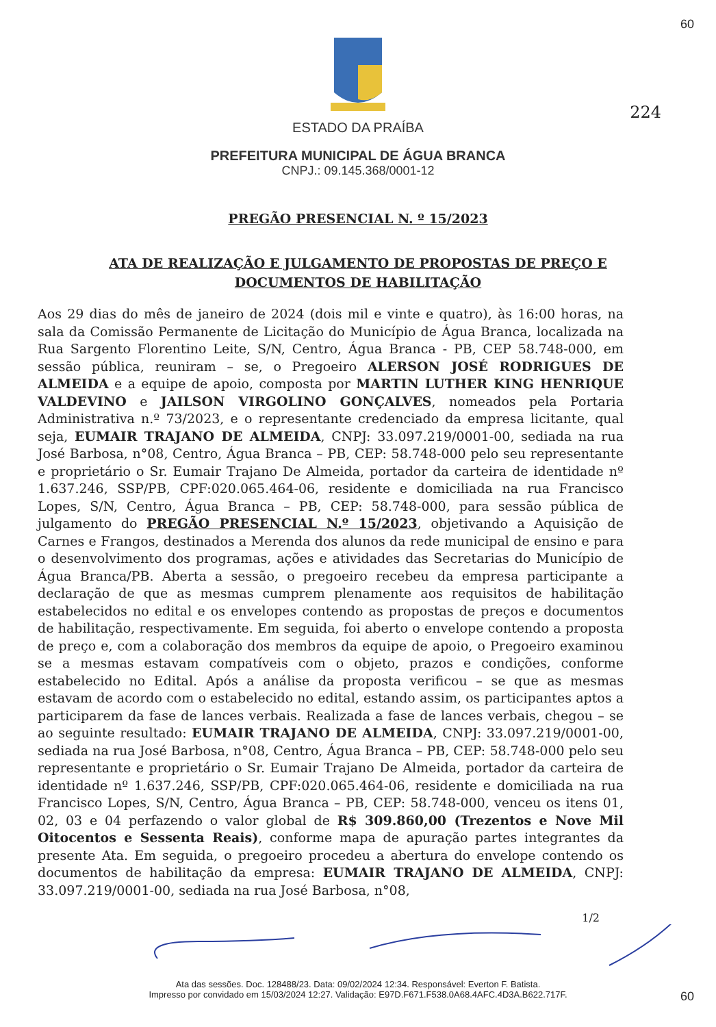60
ESTADO DA PRAÍBA
PREFEITURA MUNICIPAL DE ÁGUA BRANCA
CNPJ.: 09.145.368/0001-12
224
PREGÃO PRESENCIAL N. º 15/2023
ATA DE REALIZAÇÃO E JULGAMENTO DE PROPOSTAS DE PREÇO E
DOCUMENTOS DE HABILITAÇÃO
Aos 29 dias do mês de janeiro de 2024 (dois mil e vinte e quatro), às 16:00 horas, na sala da Comissão Permanente de Licitação do Município de Água Branca, localizada na Rua Sargento Florentino Leite, S/N, Centro, Água Branca - PB, CEP 58.748-000, em sessão pública, reuniram – se, o Pregoeiro ALERSON JOSÉ RODRIGUES DE ALMEIDA e a equipe de apoio, composta por MARTIN LUTHER KING HENRIQUE VALDEVINO e JAILSON VIRGOLINO GONÇALVES, nomeados pela Portaria Administrativa n.º 73/2023, e o representante credenciado da empresa licitante, qual seja, EUMAIR TRAJANO DE ALMEIDA, CNPJ: 33.097.219/0001-00, sediada na rua José Barbosa, n°08, Centro, Água Branca – PB, CEP: 58.748-000 pelo seu representante e proprietário o Sr. Eumair Trajano De Almeida, portador da carteira de identidade nº 1.637.246, SSP/PB, CPF:020.065.464-06, residente e domiciliada na rua Francisco Lopes, S/N, Centro, Água Branca – PB, CEP: 58.748-000, para sessão pública de julgamento do PREGÃO PRESENCIAL N.º 15/2023, objetivando a Aquisição de Carnes e Frangos, destinados a Merenda dos alunos da rede municipal de ensino e para o desenvolvimento dos programas, ações e atividades das Secretarias do Município de Água Branca/PB. Aberta a sessão, o pregoeiro recebeu da empresa participante a declaração de que as mesmas cumprem plenamente aos requisitos de habilitação estabelecidos no edital e os envelopes contendo as propostas de preços e documentos de habilitação, respectivamente. Em seguida, foi aberto o envelope contendo a proposta de preço e, com a colaboração dos membros da equipe de apoio, o Pregoeiro examinou se a mesmas estavam compatíveis com o objeto, prazos e condições, conforme estabelecido no Edital. Após a análise da proposta verificou – se que as mesmas estavam de acordo com o estabelecido no edital, estando assim, os participantes aptos a participarem da fase de lances verbais. Realizada a fase de lances verbais, chegou – se ao seguinte resultado: EUMAIR TRAJANO DE ALMEIDA, CNPJ: 33.097.219/0001-00, sediada na rua José Barbosa, n°08, Centro, Água Branca – PB, CEP: 58.748-000 pelo seu representante e proprietário o Sr. Eumair Trajano De Almeida, portador da carteira de identidade nº 1.637.246, SSP/PB, CPF:020.065.464-06, residente e domiciliada na rua Francisco Lopes, S/N, Centro, Água Branca – PB, CEP: 58.748-000, venceu os itens 01, 02, 03 e 04 perfazendo o valor global de R$ 309.860,00 (Trezentos e Nove Mil Oitocentos e Sessenta Reais), conforme mapa de apuração partes integrantes da presente Ata. Em seguida, o pregoeiro procedeu a abertura do envelope contendo os documentos de habilitação da empresa: EUMAIR TRAJANO DE ALMEIDA, CNPJ: 33.097.219/0001-00, sediada na rua José Barbosa, n°08,
1/2
60
Ata das sessões. Doc. 128488/23. Data: 09/02/2024 12:34. Responsável: Everton F. Batista.
Impresso por convidado em 15/03/2024 12:27. Validação: E97D.F671.F538.0A68.4AFC.4D3A.B622.717F.